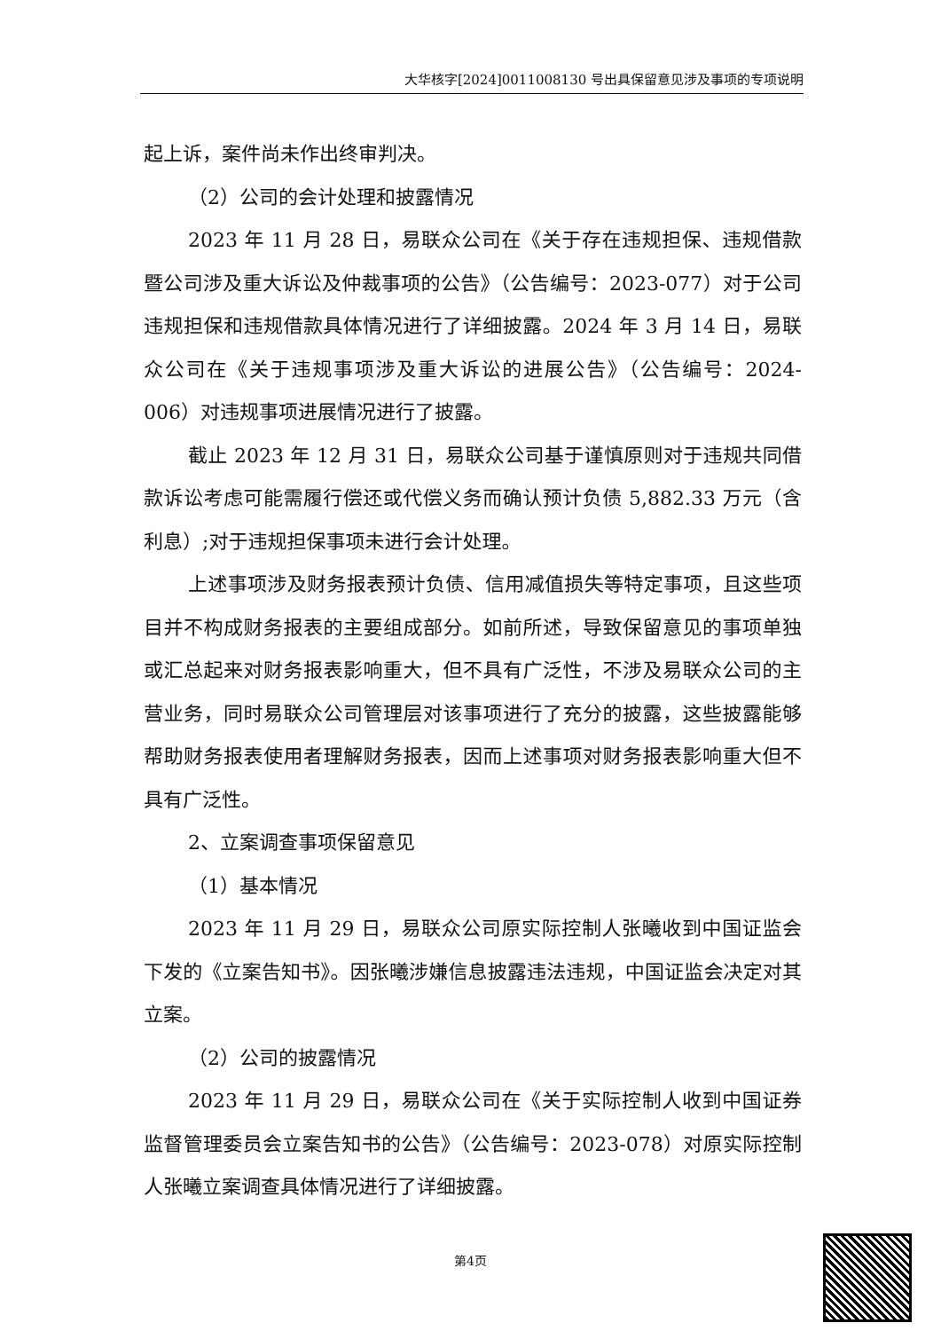大华核字[2024]0011008130 号出具保留意见涉及事项的专项说明
起上诉，案件尚未作出终审判决。
（2）公司的会计处理和披露情况
2023 年 11 月 28 日，易联众公司在《关于存在违规担保、违规借款暨公司涉及重大诉讼及仲裁事项的公告》（公告编号：2023-077）对于公司违规担保和违规借款具体情况进行了详细披露。2024 年 3 月 14 日，易联众公司在《关于违规事项涉及重大诉讼的进展公告》（公告编号：2024-006）对违规事项进展情况进行了披露。
截止 2023 年 12 月 31 日，易联众公司基于谨慎原则对于违规共同借款诉讼考虑可能需履行偿还或代偿义务而确认预计负债 5,882.33 万元（含利息）;对于违规担保事项未进行会计处理。
上述事项涉及财务报表预计负债、信用减值损失等特定事项，且这些项目并不构成财务报表的主要组成部分。如前所述，导致保留意见的事项单独或汇总起来对财务报表影响重大，但不具有广泛性，不涉及易联众公司的主营业务，同时易联众公司管理层对该事项进行了充分的披露，这些披露能够帮助财务报表使用者理解财务报表，因而上述事项对财务报表影响重大但不具有广泛性。
2、立案调查事项保留意见
（1）基本情况
2023 年 11 月 29 日，易联众公司原实际控制人张曦收到中国证监会下发的《立案告知书》。因张曦涉嫌信息披露违法违规，中国证监会决定对其立案。
（2）公司的披露情况
2023 年 11 月 29 日，易联众公司在《关于实际控制人收到中国证券监督管理委员会立案告知书的公告》（公告编号：2023-078）对原实际控制人张曦立案调查具体情况进行了详细披露。
第4页